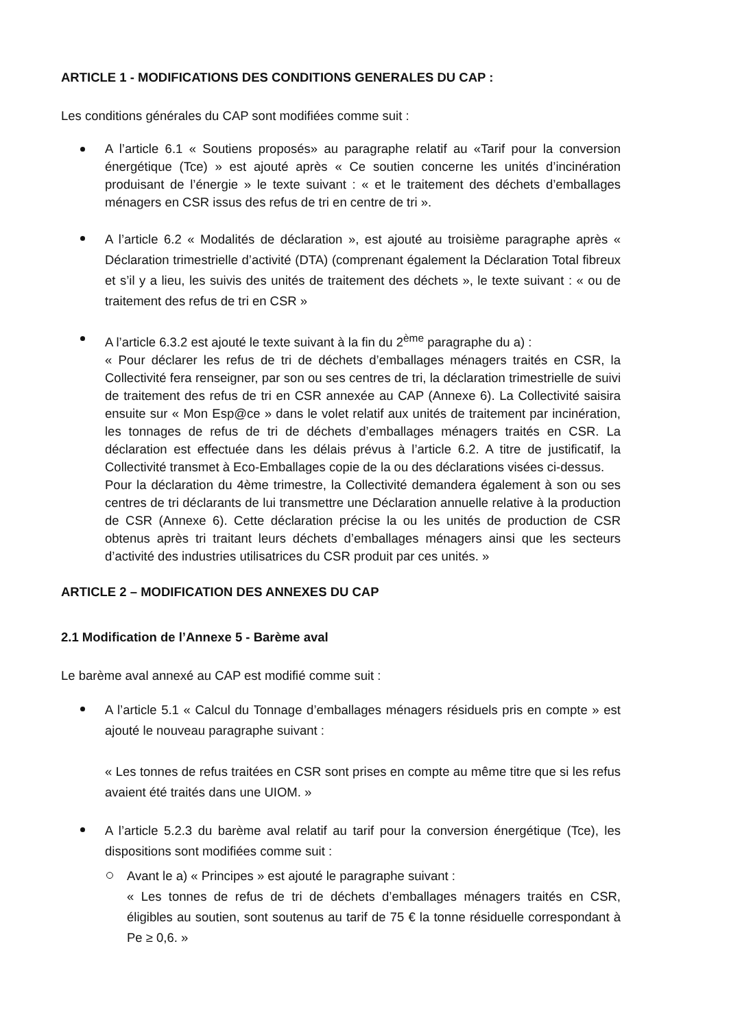ARTICLE 1 - MODIFICATIONS DES CONDITIONS GENERALES DU CAP :
Les conditions générales du CAP sont modifiées comme suit :
A l’article 6.1 « Soutiens proposés» au paragraphe relatif au «Tarif pour la conversion énergétique (Tce) » est ajouté après « Ce soutien concerne les unités d’incinération produisant de l’énergie » le texte suivant : « et le traitement des déchets d’emballages ménagers en CSR issus des refus de tri en centre de tri ».
A l’article 6.2 « Modalités de déclaration », est ajouté au troisième paragraphe après « Déclaration trimestrielle d’activité (DTA) (comprenant également la Déclaration Total fibreux et s’il y a lieu, les suivis des unités de traitement des déchets », le texte suivant : « ou de traitement des refus de tri en CSR »
A l’article 6.3.2 est ajouté le texte suivant à la fin du 2<sup>ème</sup> paragraphe du a) :
« Pour déclarer les refus de tri de déchets d’emballages ménagers traités en CSR, la Collectivité fera renseigner, par son ou ses centres de tri, la déclaration trimestrielle de suivi de traitement des refus de tri en CSR annexée au CAP (Annexe 6). La Collectivité saisira ensuite sur « Mon Esp@ce » dans le volet relatif aux unités de traitement par incinération, les tonnages de refus de tri de déchets d’emballages ménagers traités en CSR. La déclaration est effectuée dans les délais prévus à l’article 6.2. A titre de justificatif, la Collectivité transmet à Eco-Emballages copie de la ou des déclarations visées ci-dessus.
Pour la déclaration du 4ème trimestre, la Collectivité demandera également à son ou ses centres de tri déclarants de lui transmettre une Déclaration annuelle relative à la production de CSR (Annexe 6). Cette déclaration précise la ou les unités de production de CSR obtenus après tri traitant leurs déchets d’emballages ménagers ainsi que les secteurs d’activité des industries utilisatrices du CSR produit par ces unités. »
ARTICLE 2 – MODIFICATION DES ANNEXES DU CAP
2.1 Modification de l’Annexe 5 - Barème aval
Le barème aval annexé au CAP est modifié comme suit :
A l’article 5.1 « Calcul du Tonnage d’emballages ménagers résiduels pris en compte » est ajouté le nouveau paragraphe suivant :
« Les tonnes de refus traitées en CSR sont prises en compte au même titre que si les refus avaient été traités dans une UIOM. »
A l’article 5.2.3 du barème aval relatif au tarif pour la conversion énergétique (Tce), les dispositions sont modifiées comme suit :
Avant le a) « Principes » est ajouté le paragraphe suivant :
« Les tonnes de refus de tri de déchets d’emballages ménagers traités en CSR, éligibles au soutien, sont soutenus au tarif de 75 € la tonne résiduelle correspondant à Pe ≥ 0,6. »